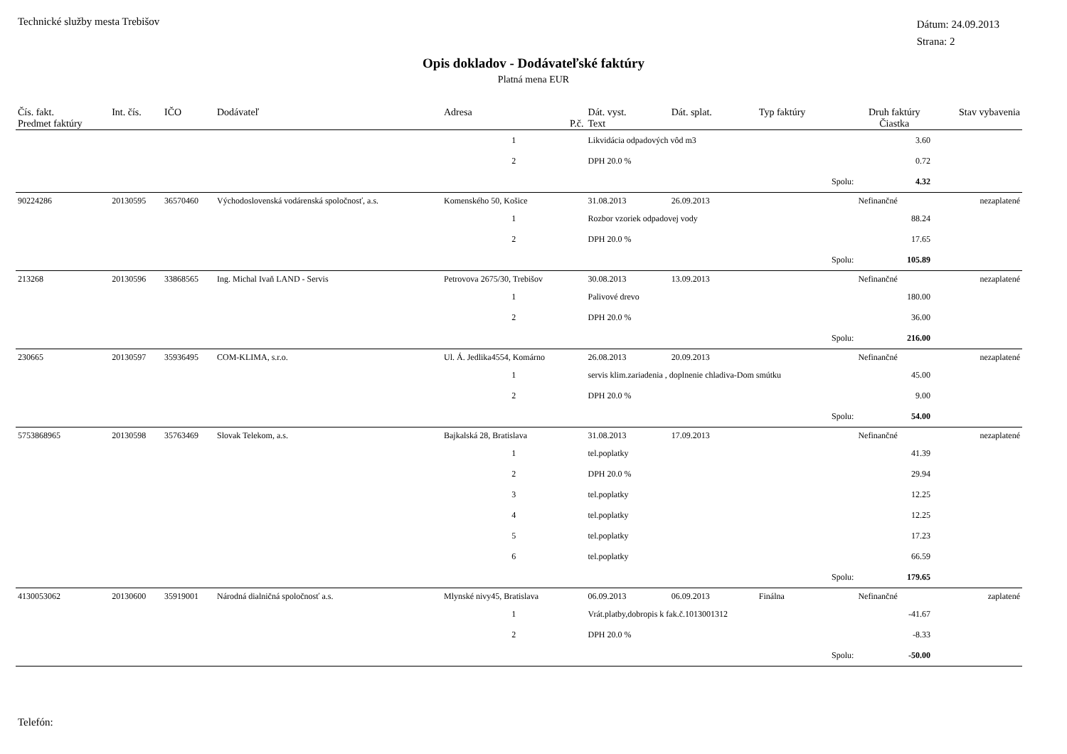Technické služby mesta Trebišov
Dátum: 24.09.2013
Strana: 2
Opis dokladov - Dodávateľské faktúry
Platná mena EUR
| Čís. fakt. | Int. čís. | IČO | Dodávateľ | Adresa | | Dát. vyst. | Dát. splat. | Typ faktúry | Druh faktúry | Stav vybavenia |
| --- | --- | --- | --- | --- | --- | --- | --- | --- | --- | --- |
| Predmet faktúry | | | | P.č. | Text | | | | Čiastka | |
| | | | | 1 | Likvidácia odpadových vôd m3 | | | | 3.60 | |
| | | | | 2 | DPH 20.0 % | | | | 0.72 | |
| | | | | | | | | Spolu: | 4.32 | |
| 90224286 | 20130595 | 36570460 | Východoslovenská vodárenská spoločnosť, a.s. | Komenského 50, Košice | | 31.08.2013 | 26.09.2013 | | Nefinančné | nezaplatené |
| | | | | 1 | Rozbor vzoriek odpadovej vody | | | | 88.24 | |
| | | | | 2 | DPH 20.0 % | | | | 17.65 | |
| | | | | | | | | Spolu: | 105.89 | |
| 213268 | 20130596 | 33868565 | Ing. Michal Ivaň LAND - Servis | Petrovova 2675/30, Trebišov | | 30.08.2013 | 13.09.2013 | | Nefinančné | nezaplatené |
| | | | | 1 | Palivové drevo | | | | 180.00 | |
| | | | | 2 | DPH 20.0 % | | | | 36.00 | |
| | | | | | | | | Spolu: | 216.00 | |
| 230665 | 20130597 | 35936495 | COM-KLIMA, s.r.o. | Ul. Á. Jedlika4554, Komárno | | 26.08.2013 | 20.09.2013 | | Nefinančné | nezaplatené |
| | | | | 1 | servis klim.zariadenia , doplnenie chladiva-Dom smútku | | | | 45.00 | |
| | | | | 2 | DPH 20.0 % | | | | 9.00 | |
| | | | | | | | | Spolu: | 54.00 | |
| 5753868965 | 20130598 | 35763469 | Slovak Telekom, a.s. | Bajkalská 28, Bratislava | | 31.08.2013 | 17.09.2013 | | Nefinančné | nezaplatené |
| | | | | 1 | tel.poplatky | | | | 41.39 | |
| | | | | 2 | DPH 20.0 % | | | | 29.94 | |
| | | | | 3 | tel.poplatky | | | | 12.25 | |
| | | | | 4 | tel.poplatky | | | | 12.25 | |
| | | | | 5 | tel.poplatky | | | | 17.23 | |
| | | | | 6 | tel.poplatky | | | | 66.59 | |
| | | | | | | | | Spolu: | 179.65 | |
| 4130053062 | 20130600 | 35919001 | Národná dialničná spoločnosť a.s. | Mlynské nivy45, Bratislava | | 06.09.2013 | 06.09.2013 | Finálna | Nefinančné | zaplatené |
| | | | | 1 | Vrát.platby,dobropis k fak.č.1013001312 | | | | -41.67 | |
| | | | | 2 | DPH 20.0 % | | | | -8.33 | |
| | | | | | | | | Spolu: | -50.00 | |
Telefón: